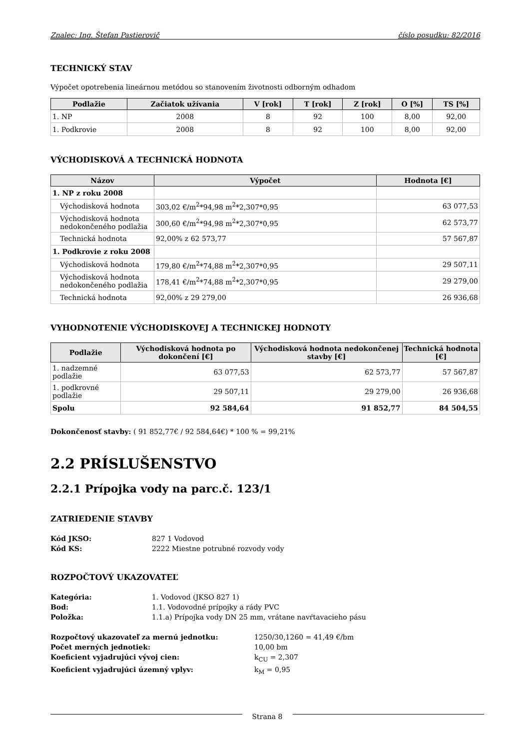Znalec: Ing. Štefan Pastierovič číslo posudku: 82/2016
TECHNICKÝ STAV
Výpočet opotrebenia lineárnou metódou so stanovením životnosti odborným odhadom
| Podlažie | Začiatok užívania | V [rok] | T [rok] | Z [rok] | O [%] | TS [%] |
| --- | --- | --- | --- | --- | --- | --- |
| 1. NP | 2008 | 8 | 92 | 100 | 8,00 | 92,00 |
| 1. Podkrovie | 2008 | 8 | 92 | 100 | 8,00 | 92,00 |
VÝCHODISKOVÁ A TECHNICKÁ HODNOTA
| Názov | Výpočet | Hodnota [€] |
| --- | --- | --- |
| 1. NP z roku 2008 | | |
| Východisková hodnota | 303,02 €/m<sup>2</sup>*94,98 m<sup>2</sup>*2,307*0,95 | 63 077,53 |
| Východisková hodnota nedokončeného podlažia | 300,60 €/m<sup>2</sup>*94,98 m<sup>2</sup>*2,307*0,95 | 62 573,77 |
| Technická hodnota | 92,00% z 62 573,77 | 57 567,87 |
| 1. Podkrovie z roku 2008 | | |
| Východisková hodnota | 179,80 €/m<sup>2</sup>*74,88 m<sup>2</sup>*2,307*0,95 | 29 507,11 |
| Východisková hodnota nedokončeného podlažia | 178,41 €/m<sup>2</sup>*74,88 m<sup>2</sup>*2,307*0,95 | 29 279,00 |
| Technická hodnota | 92,00% z 29 279,00 | 26 936,68 |
VYHODNOTENIE VÝCHODISKOVEJ A TECHNICKEJ HODNOTY
| Podlažie | Východisková hodnota po dokončení [€] | Východisková hodnota nedokončenej stavby [€] | Technická hodnota [€] |
| --- | --- | --- | --- |
| 1. nadzemné podlažie | 63 077,53 | 62 573,77 | 57 567,87 |
| 1. podkrovné podlažie | 29 507,11 | 29 279,00 | 26 936,68 |
| Spolu | 92 584,64 | 91 852,77 | 84 504,55 |
Dokončenosť stavby: ( 91 852,77€ / 92 584,64€) * 100 % = 99,21%
2.2 PRÍSLUŠENSTVO
2.2.1 Prípojka vody na parc.č. 123/1
ZATRIEDENIE STAVBY
Kód JKSO: 827 1 Vodovod Kód KS: 2222 Miestne potrubné rozvody vody
ROZPOČTOVÝ UKAZOVATEĽ
Kategória: 1. Vodovod (JKSO 827 1) Bod: 1.1. Vodovodné prípojky a rády PVC Položka: 1.1.a) Prípojka vody DN 25 mm, vrátane navŕtavacieho pásu
Rozpočtový ukazovateľ za mernú jednotku: 1250/30,1260 = 41,49 €/bm Počet merných jednotiek: 10,00 bm Koeficient vyjadrujúci vývoj cien: k<sub>CU</sub> = 2,307 Koeficient vyjadrujúci územný vplyv: k<sub>M</sub> = 0,95
Strana 8